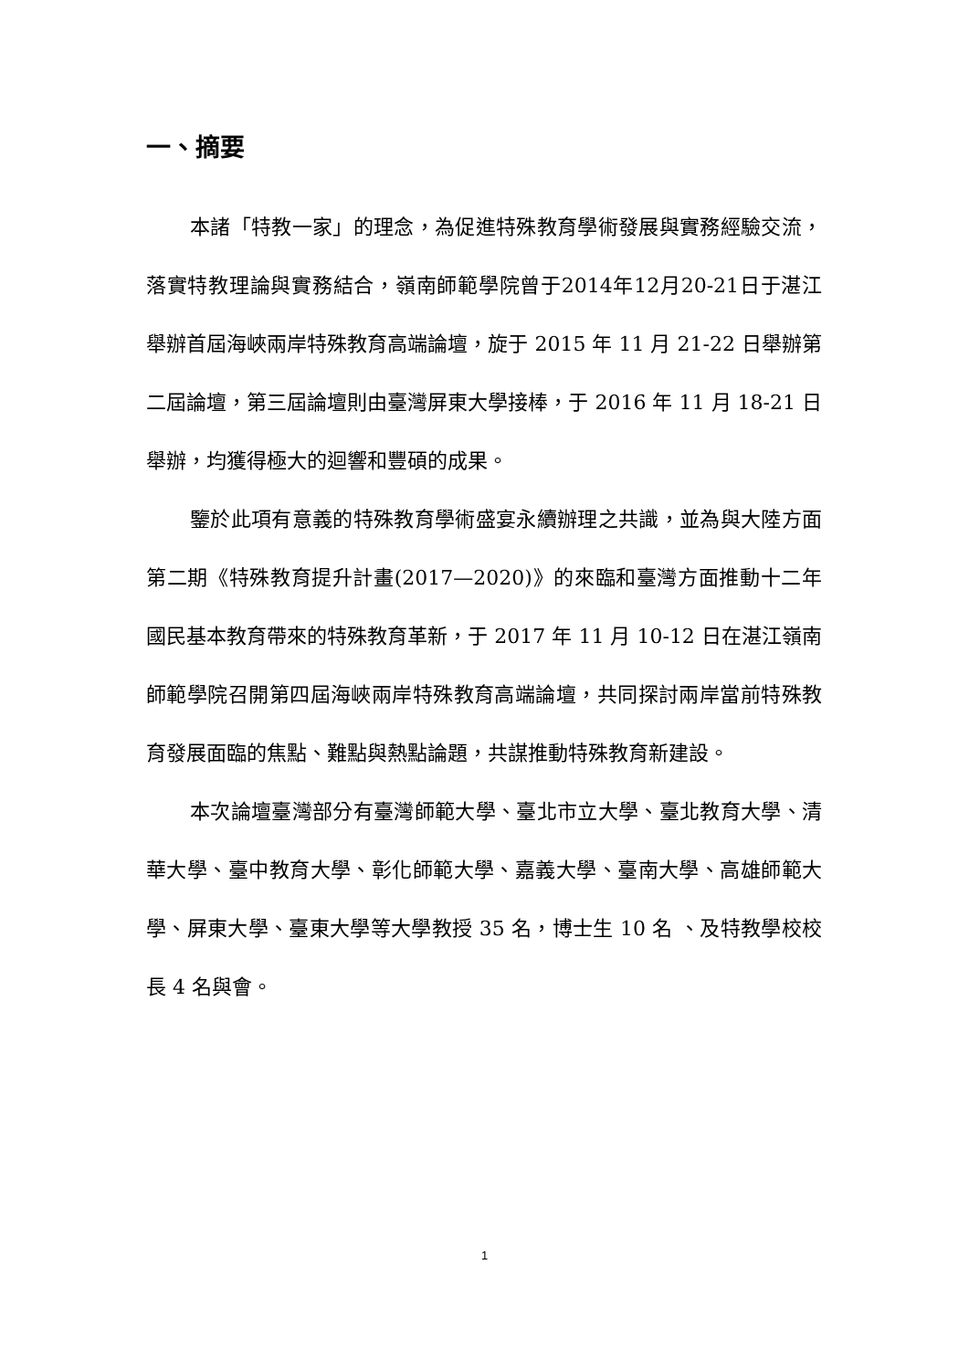一、摘要
本諸「特教一家」的理念，為促進特殊教育學術發展與實務經驗交流，落實特教理論與實務結合，嶺南師範學院曾于2014年12月20-21日于湛江舉辦首屆海峽兩岸特殊教育高端論壇，旋于 2015 年 11 月 21-22 日舉辦第二屆論壇，第三屆論壇則由臺灣屏東大學接棒，于 2016 年 11 月 18-21 日舉辦，均獲得極大的迴響和豐碩的成果。
鑒於此項有意義的特殊教育學術盛宴永續辦理之共識，並為與大陸方面第二期《特殊教育提升計畫(2017—2020)》的來臨和臺灣方面推動十二年國民基本教育帶來的特殊教育革新，于 2017 年 11 月 10-12 日在湛江嶺南師範學院召開第四屆海峽兩岸特殊教育高端論壇，共同探討兩岸當前特殊教育發展面臨的焦點、難點與熱點論題，共謀推動特殊教育新建設。
本次論壇臺灣部分有臺灣師範大學、臺北市立大學、臺北教育大學、清華大學、臺中教育大學、彰化師範大學、嘉義大學、臺南大學、高雄師範大學、屏東大學、臺東大學等大學教授 35 名，博士生 10 名 、及特教學校校長 4 名與會。
1